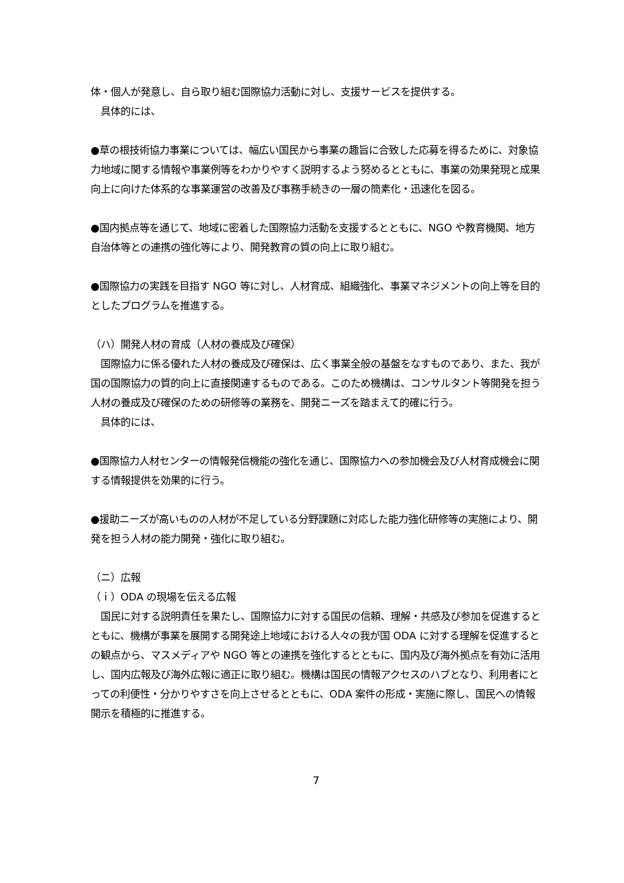体・個人が発意し、自ら取り組む国際協力活動に対し、支援サービスを提供する。
　具体的には、
●草の根技術協力事業については、幅広い国民から事業の趣旨に合致した応募を得るために、対象協力地域に関する情報や事業例等をわかりやすく説明するよう努めるとともに、事業の効果発現と成果向上に向けた体系的な事業運営の改善及び事務手続きの一層の簡素化・迅速化を図る。
●国内拠点等を通じて、地域に密着した国際協力活動を支援するとともに、NGO や教育機関、地方自治体等との連携の強化等により、開発教育の質の向上に取り組む。
●国際協力の実践を目指す NGO 等に対し、人材育成、組織強化、事業マネジメントの向上等を目的としたプログラムを推進する。
（ハ）開発人材の育成（人材の養成及び確保）
　国際協力に係る優れた人材の養成及び確保は、広く事業全般の基盤をなすものであり、また、我が国の国際協力の質的向上に直接関連するものである。このため機構は、コンサルタント等開発を担う人材の養成及び確保のための研修等の業務を、開発ニーズを踏まえて的確に行う。
　具体的には、
●国際協力人材センターの情報発信機能の強化を通じ、国際協力への参加機会及び人材育成機会に関する情報提供を効果的に行う。
●援助ニーズが高いものの人材が不足している分野課題に対応した能力強化研修等の実施により、開発を担う人材の能力開発・強化に取り組む。
（ニ）広報
（ｉ）ODA の現場を伝える広報
　国民に対する説明責任を果たし、国際協力に対する国民の信頼、理解・共感及び参加を促進するとともに、機構が事業を展開する開発途上地域における人々の我が国 ODA に対する理解を促進するとの観点から、マスメディアや NGO 等との連携を強化するとともに、国内及び海外拠点を有効に活用し、国内広報及び海外広報に適正に取り組む。機構は国民の情報アクセスのハブとなり、利用者にとっての利便性・分かりやすさを向上させるとともに、ODA 案件の形成・実施に際し、国民への情報開示を積極的に推進する。
7